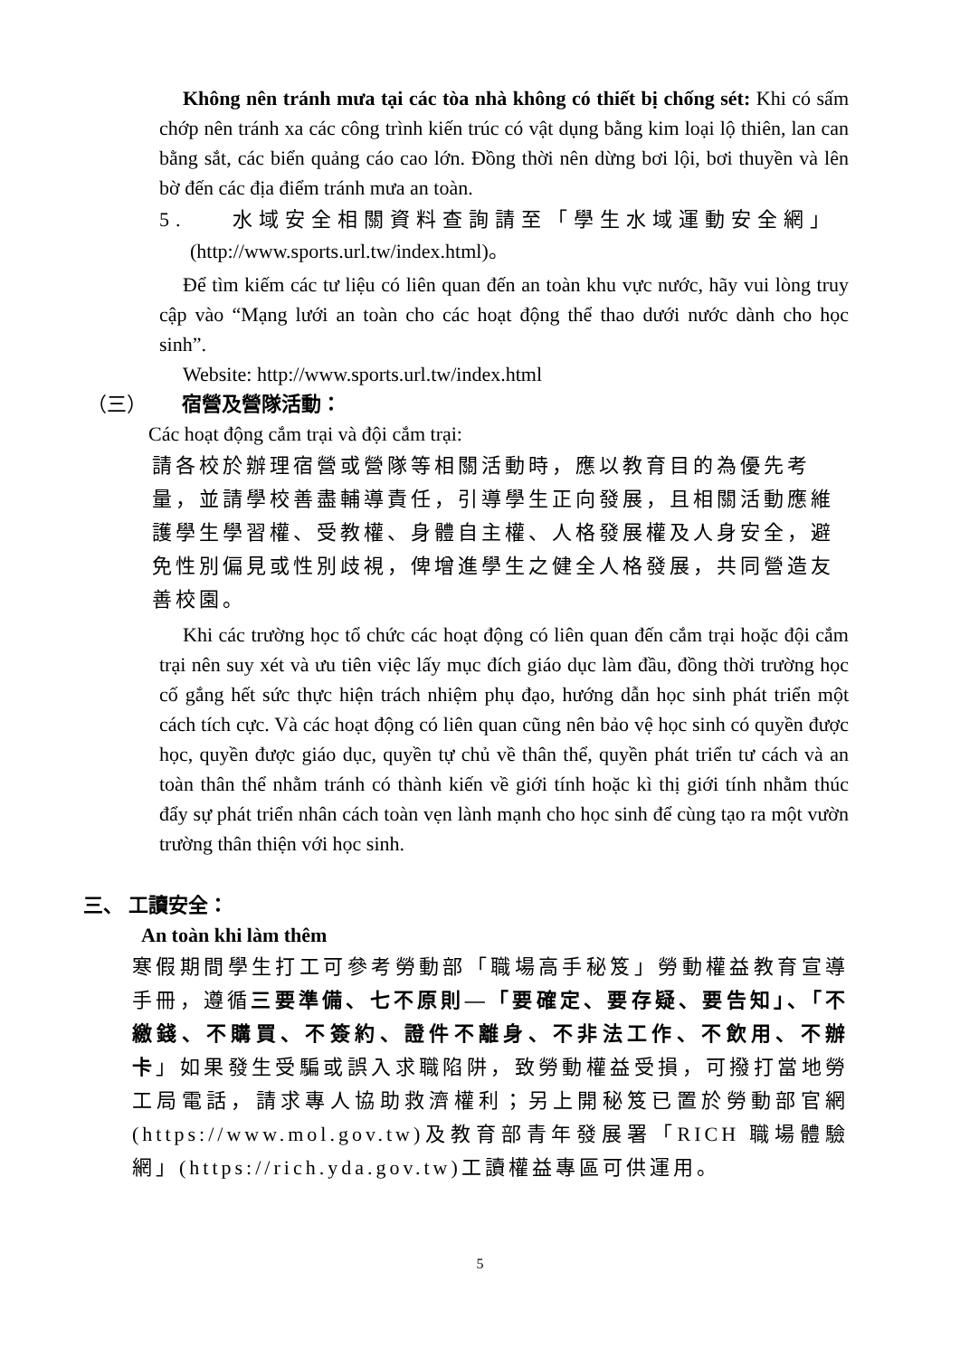Không nên tránh mưa tại các tòa nhà không có thiết bị chống sét: Khi có sấm chớp nên tránh xa các công trình kiến trúc có vật dụng bằng kim loại lộ thiên, lan can bằng sắt, các biển quảng cáo cao lớn. Đồng thời nên dừng bơi lội, bơi thuyền và lên bờ đến các địa điểm tránh mưa an toàn.
5. 水域安全相關資料查詢請至「學生水域運動安全網」
(http://www.sports.url.tw/index.html)。
Để tìm kiếm các tư liệu có liên quan đến an toàn khu vực nước, hãy vui lòng truy cập vào “Mạng lưới an toàn cho các hoạt động thể thao dưới nước dành cho học sinh”.
Website: http://www.sports.url.tw/index.html
（三） 宿營及營隊活動：
Các hoạt động cắm trại và đội cắm trại:
請各校於辦理宿營或營隊等相關活動時，應以教育目的為優先考量，並請學校善盡輔導責任，引導學生正向發展，且相關活動應維護學生學習權、受教權、身體自主權、人格發展權及人身安全，避免性別偏見或性別歧視，俾增進學生之健全人格發展，共同營造友善校園。
Khi các trường học tổ chức các hoạt động có liên quan đến cắm trại hoặc đội cắm trại nên suy xét và ưu tiên việc lấy mục đích giáo dục làm đầu, đồng thời trường học cố gắng hết sức thực hiện trách nhiệm phụ đạo, hướng dẫn học sinh phát triển một cách tích cực. Và các hoạt động có liên quan cũng nên bảo vệ học sinh có quyền được học, quyền được giáo dục, quyền tự chủ về thân thể, quyền phát triển tư cách và an toàn thân thể nhằm tránh có thành kiến về giới tính hoặc kì thị giới tính nhằm thúc đẩy sự phát triển nhân cách toàn vẹn lành mạnh cho học sinh để cùng tạo ra một vườn trường thân thiện với học sinh.
三、 工讀安全：
An toàn khi làm thêm
寒假期間學生打工可參考勞動部「職場高手秘笈」勞動權益教育宣導手冊，遵循三要準備、七不原則—「要確定、要存疑、要告知」、「不繳錢、不購買、不簽約、證件不離身、不非法工作、不飲用、不辦卡」如果發生受騙或誤入求職陷阱，致勞動權益受損，可撥打當地勞工局電話，請求專人協助救濟權利；另上開秘笈已置於勞動部官網(https://www.mol.gov.tw)及教育部青年發展署「RICH 職場體驗網」(https://rich.yda.gov.tw)工讀權益專區可供運用。
5